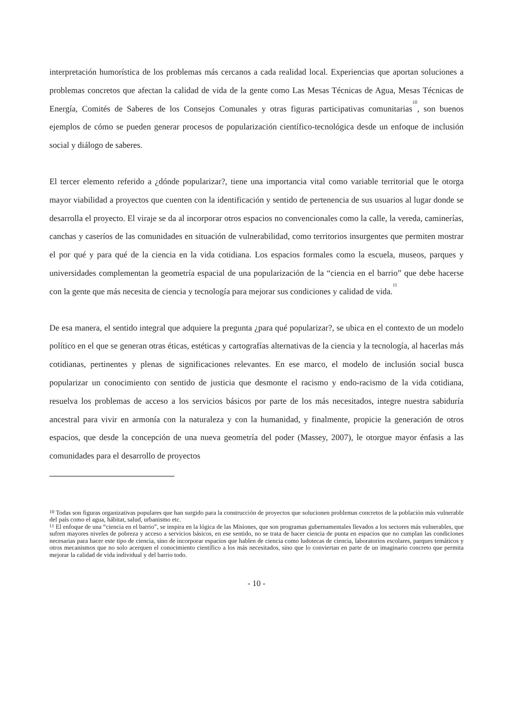interpretación humorística de los problemas más cercanos a cada realidad local. Experiencias que aportan soluciones a problemas concretos que afectan la calidad de vida de la gente como Las Mesas Técnicas de Agua, Mesas Técnicas de Energía, Comités de Saberes de los Consejos Comunales y otras figuras participativas comunitarias<sup>10</sup>, son buenos ejemplos de cómo se pueden generar procesos de popularización científico-tecnológica desde un enfoque de inclusión social y diálogo de saberes.
El tercer elemento referido a ¿dónde popularizar?, tiene una importancia vital como variable territorial que le otorga mayor viabilidad a proyectos que cuenten con la identificación y sentido de pertenencia de sus usuarios al lugar donde se desarrolla el proyecto. El viraje se da al incorporar otros espacios no convencionales como la calle, la vereda, caminerías, canchas y caseríos de las comunidades en situación de vulnerabilidad, como territorios insurgentes que permiten mostrar el por qué y para qué de la ciencia en la vida cotidiana. Los espacios formales como la escuela, museos, parques y universidades complementan la geometría espacial de una popularización de la “ciencia en el barrio” que debe hacerse con la gente que más necesita de ciencia y tecnología para mejorar sus condiciones y calidad de vida.<sup>11</sup>
De esa manera, el sentido integral que adquiere la pregunta ¿para qué popularizar?, se ubica en el contexto de un modelo político en el que se generan otras éticas, estéticas y cartografías alternativas de la ciencia y la tecnología, al hacerlas más cotidianas, pertinentes y plenas de significaciones relevantes. En ese marco, el modelo de inclusión social busca popularizar un conocimiento con sentido de justicia que desmonte el racismo y endo-racismo de la vida cotidiana, resuelva los problemas de acceso a los servicios básicos por parte de los más necesitados, integre nuestra sabiduría ancestral para vivir en armonía con la naturaleza y con la humanidad, y finalmente, propicie la generación de otros espacios, que desde la concepción de una nueva geometría del poder (Massey, 2007), le otorgue mayor énfasis a las comunidades para el desarrollo de proyectos
<sup>10</sup> Todas son figuras organizativas populares que han surgido para la construcción de proyectos que solucionen problemas concretos de la población más vulnerable del país como el agua, hábitat, salud, urbanismo etc.
<sup>11</sup> El enfoque de una “ciencia en el barrio”, se inspira en la lógica de las Misiones, que son programas gubernamentales llevados a los sectores más vulnerables, que sufren mayores niveles de pobreza y acceso a servicios básicos, en ese sentido, no se trata de hacer ciencia de punta en espacios que no cumplan las condiciones necesarias para hacer este tipo de ciencia, sino de incorporar espacios que hablen de ciencia como ludotecas de ciencia, laboratorios escolares, parques temáticos y otros mecanismos que no solo acerquen el conocimiento científico a los más necesitados, sino que lo conviertan en parte de un imaginario concreto que permita mejorar la calidad de vida individual y del barrio todo.
- 10 -